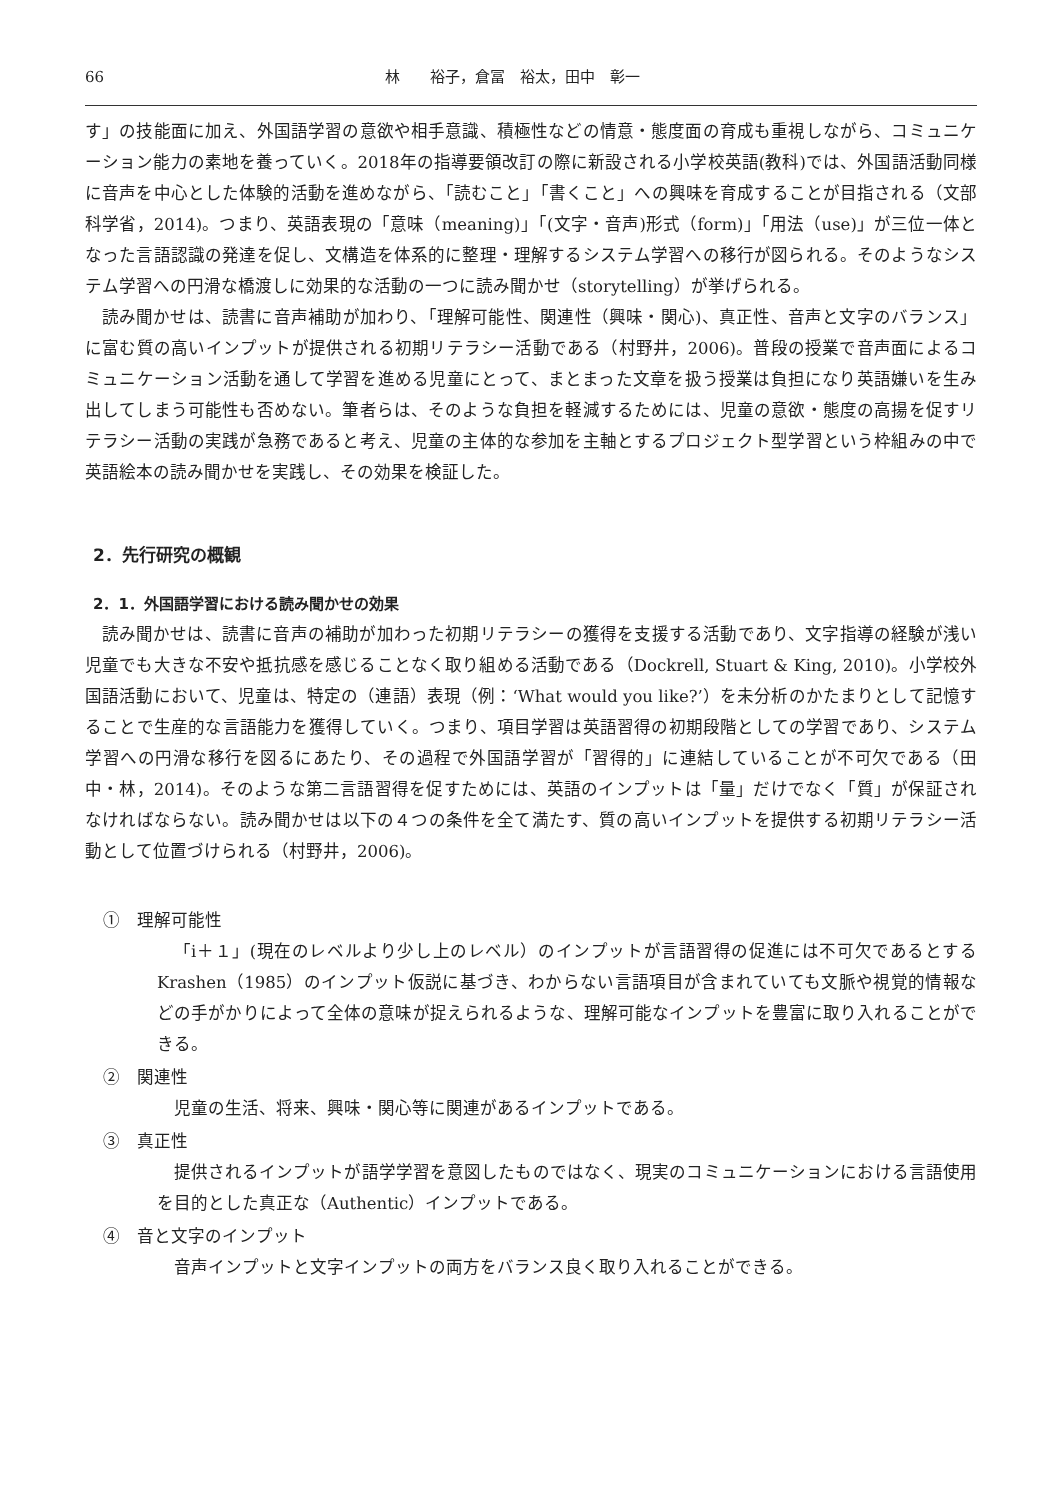66 林　　裕子，倉冨　裕太，田中　彰一
す」の技能面に加え、外国語学習の意欲や相手意識、積極性などの情意・態度面の育成も重視しながら、コミュニケーション能力の素地を養っていく。2018年の指導要領改訂の際に新設される小学校英語(教科)では、外国語活動同様に音声を中心とした体験的活動を進めながら、「読むこと」「書くこと」への興味を育成することが目指される（文部科学省，2014)。つまり、英語表現の「意味（meaning)」「(文字・音声)形式（form)」「用法（use)」が三位一体となった言語認識の発達を促し、文構造を体系的に整理・理解するシステム学習への移行が図られる。そのようなシステム学習への円滑な橋渡しに効果的な活動の一つに読み聞かせ（storytelling）が挙げられる。
読み聞かせは、読書に音声補助が加わり、「理解可能性、関連性（興味・関心)、真正性、音声と文字のバランス」に富む質の高いインプットが提供される初期リテラシー活動である（村野井，2006)。普段の授業で音声面によるコミュニケーション活動を通して学習を進める児童にとって、まとまった文章を扱う授業は負担になり英語嫌いを生み出してしまう可能性も否めない。筆者らは、そのような負担を軽減するためには、児童の意欲・態度の高揚を促すリテラシー活動の実践が急務であると考え、児童の主体的な参加を主軸とするプロジェクト型学習という枠組みの中で英語絵本の読み聞かせを実践し、その効果を検証した。
2．先行研究の概観
2．1．外国語学習における読み聞かせの効果
読み聞かせは、読書に音声の補助が加わった初期リテラシーの獲得を支援する活動であり、文字指導の経験が浅い児童でも大きな不安や抵抗感を感じることなく取り組める活動である（Dockrell, Stuart & King, 2010)。小学校外国語活動において、児童は、特定の（連語）表現（例：‘What would you like?’）を未分析のかたまりとして記憶することで生産的な言語能力を獲得していく。つまり、項目学習は英語習得の初期段階としての学習であり、システム学習への円滑な移行を図るにあたり、その過程で外国語学習が「習得的」に連結していることが不可欠である（田中・林，2014)。そのような第二言語習得を促すためには、英語のインプットは「量」だけでなく「質」が保証されなければならない。読み聞かせは以下の４つの条件を全て満たす、質の高いインプットを提供する初期リテラシー活動として位置づけられる（村野井，2006)。
①　理解可能性
「i＋１」(現在のレベルより少し上のレベル）のインプットが言語習得の促進には不可欠であるとする Krashen（1985）のインプット仮説に基づき、わからない言語項目が含まれていても文脈や視覚的情報などの手がかりによって全体の意味が捉えられるような、理解可能なインプットを豊富に取り入れることができる。
②　関連性
児童の生活、将来、興味・関心等に関連があるインプットである。
③　真正性
提供されるインプットが語学学習を意図したものではなく、現実のコミュニケーションにおける言語使用を目的とした真正な（Authentic）インプットである。
④　音と文字のインプット
音声インプットと文字インプットの両方をバランス良く取り入れることができる。